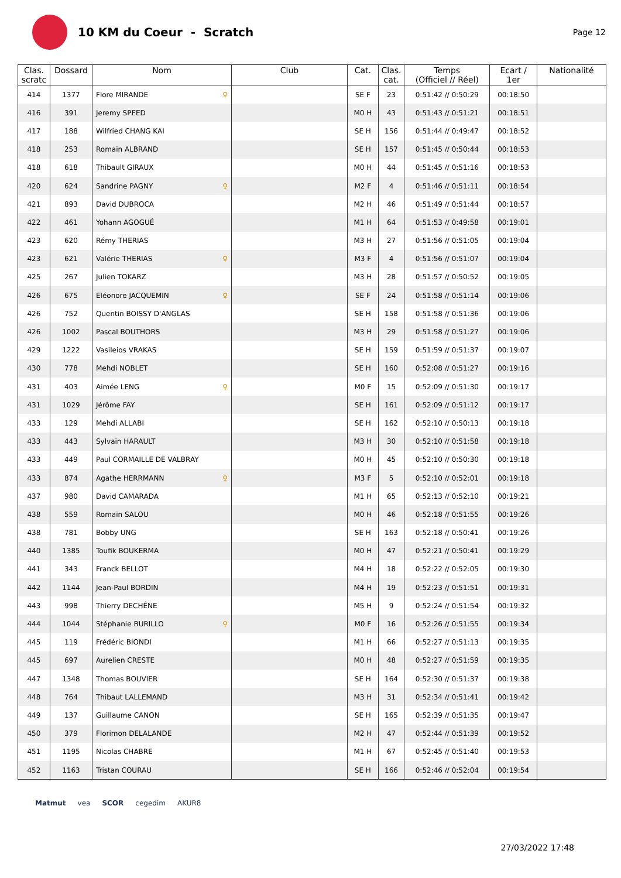10 KM du Coeur - Scratch
Page 12
| Clas. scratc | Dossard | Nom | Club | Cat. | Clas. cat. | Temps (Officiel // Réel) | Ecart / 1er | Nationalité |
| --- | --- | --- | --- | --- | --- | --- | --- | --- |
| 414 | 1377 | Flore MIRANDE ♀ | | SE F | 23 | 0:51:42 // 0:50:29 | 00:18:50 | |
| 416 | 391 | Jeremy SPEED | | M0 H | 43 | 0:51:43 // 0:51:21 | 00:18:51 | |
| 417 | 188 | Wilfried CHANG KAI | | SE H | 156 | 0:51:44 // 0:49:47 | 00:18:52 | |
| 418 | 253 | Romain ALBRAND | | SE H | 157 | 0:51:45 // 0:50:44 | 00:18:53 | |
| 418 | 618 | Thibault GIRAUX | | M0 H | 44 | 0:51:45 // 0:51:16 | 00:18:53 | |
| 420 | 624 | Sandrine PAGNY ♀ | | M2 F | 4 | 0:51:46 // 0:51:11 | 00:18:54 | |
| 421 | 893 | David DUBROCA | | M2 H | 46 | 0:51:49 // 0:51:44 | 00:18:57 | |
| 422 | 461 | Yohann AGOGUÉ | | M1 H | 64 | 0:51:53 // 0:49:58 | 00:19:01 | |
| 423 | 620 | Rémy THERIAS | | M3 H | 27 | 0:51:56 // 0:51:05 | 00:19:04 | |
| 423 | 621 | Valérie THERIAS ♀ | | M3 F | 4 | 0:51:56 // 0:51:07 | 00:19:04 | |
| 425 | 267 | Julien TOKARZ | | M3 H | 28 | 0:51:57 // 0:50:52 | 00:19:05 | |
| 426 | 675 | Eléonore JACQUEMIN ♀ | | SE F | 24 | 0:51:58 // 0:51:14 | 00:19:06 | |
| 426 | 752 | Quentin BOISSY D'ANGLAS | | SE H | 158 | 0:51:58 // 0:51:36 | 00:19:06 | |
| 426 | 1002 | Pascal BOUTHORS | | M3 H | 29 | 0:51:58 // 0:51:27 | 00:19:06 | |
| 429 | 1222 | Vasileios VRAKAS | | SE H | 159 | 0:51:59 // 0:51:37 | 00:19:07 | |
| 430 | 778 | Mehdi NOBLET | | SE H | 160 | 0:52:08 // 0:51:27 | 00:19:16 | |
| 431 | 403 | Aimée LENG ♀ | | M0 F | 15 | 0:52:09 // 0:51:30 | 00:19:17 | |
| 431 | 1029 | Jérôme FAY | | SE H | 161 | 0:52:09 // 0:51:12 | 00:19:17 | |
| 433 | 129 | Mehdi ALLABI | | SE H | 162 | 0:52:10 // 0:50:13 | 00:19:18 | |
| 433 | 443 | Sylvain HARAULT | | M3 H | 30 | 0:52:10 // 0:51:58 | 00:19:18 | |
| 433 | 449 | Paul CORMAILLE DE VALBRAY | | M0 H | 45 | 0:52:10 // 0:50:30 | 00:19:18 | |
| 433 | 874 | Agathe HERRMANN ♀ | | M3 F | 5 | 0:52:10 // 0:52:01 | 00:19:18 | |
| 437 | 980 | David CAMARADA | | M1 H | 65 | 0:52:13 // 0:52:10 | 00:19:21 | |
| 438 | 559 | Romain SALOU | | M0 H | 46 | 0:52:18 // 0:51:55 | 00:19:26 | |
| 438 | 781 | Bobby UNG | | SE H | 163 | 0:52:18 // 0:50:41 | 00:19:26 | |
| 440 | 1385 | Toufik BOUKERMA | | M0 H | 47 | 0:52:21 // 0:50:41 | 00:19:29 | |
| 441 | 343 | Franck BELLOT | | M4 H | 18 | 0:52:22 // 0:52:05 | 00:19:30 | |
| 442 | 1144 | Jean-Paul BORDIN | | M4 H | 19 | 0:52:23 // 0:51:51 | 00:19:31 | |
| 443 | 998 | Thierry DECHÊNE | | M5 H | 9 | 0:52:24 // 0:51:54 | 00:19:32 | |
| 444 | 1044 | Stéphanie BURILLO ♀ | | M0 F | 16 | 0:52:26 // 0:51:55 | 00:19:34 | |
| 445 | 119 | Frédéric BIONDI | | M1 H | 66 | 0:52:27 // 0:51:13 | 00:19:35 | |
| 445 | 697 | Aurelien CRESTE | | M0 H | 48 | 0:52:27 // 0:51:59 | 00:19:35 | |
| 447 | 1348 | Thomas BOUVIER | | SE H | 164 | 0:52:30 // 0:51:37 | 00:19:38 | |
| 448 | 764 | Thibaut LALLEMAND | | M3 H | 31 | 0:52:34 // 0:51:41 | 00:19:42 | |
| 449 | 137 | Guillaume CANON | | SE H | 165 | 0:52:39 // 0:51:35 | 00:19:47 | |
| 450 | 379 | Florimon DELALANDE | | M2 H | 47 | 0:52:44 // 0:51:39 | 00:19:52 | |
| 451 | 1195 | Nicolas CHABRE | | M1 H | 67 | 0:52:45 // 0:51:40 | 00:19:53 | |
| 452 | 1163 | Tristan COURAU | | SE H | 166 | 0:52:46 // 0:52:04 | 00:19:54 | |
Matmut vea SCOR cegedim AKUR8
27/03/2022 17:48